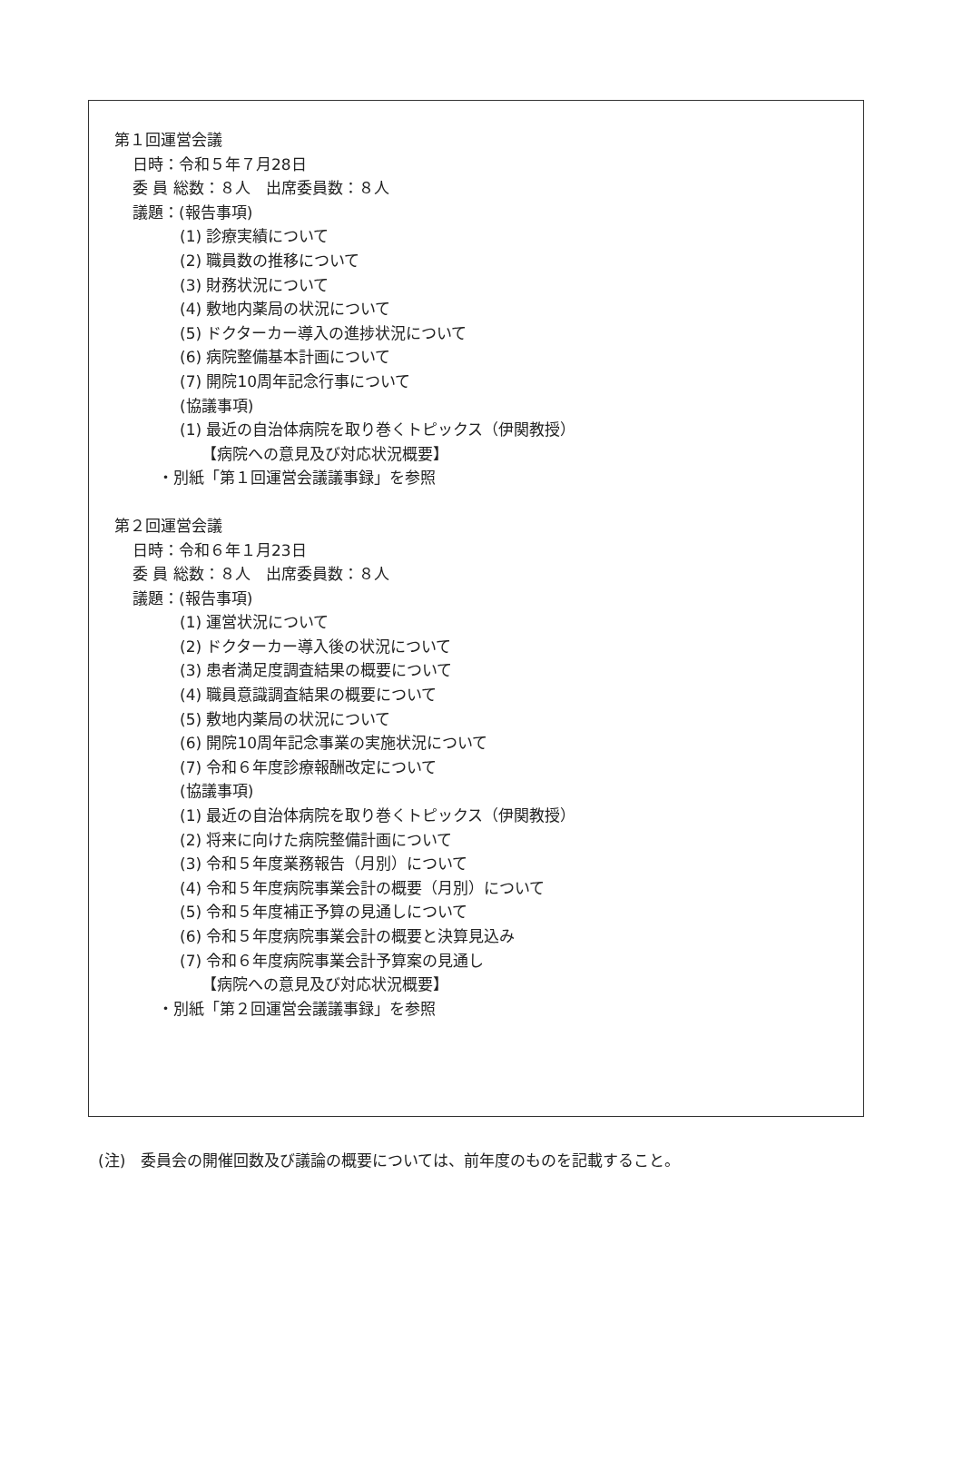第１回運営会議
日時：令和５年７月28日
委 員 総数：８人　出席委員数：８人
議題：(報告事項)
(1) 診療実績について
(2) 職員数の推移について
(3) 財務状況について
(4) 敷地内薬局の状況について
(5) ドクターカー導入の進捗状況について
(6) 病院整備基本計画について
(7) 開院10周年記念行事について
(協議事項)
(1) 最近の自治体病院を取り巻くトピックス（伊関教授）
【病院への意見及び対応状況概要】
・別紙「第１回運営会議議事録」を参照
第２回運営会議
日時：令和６年１月23日
委 員 総数：８人　出席委員数：８人
議題：(報告事項)
(1) 運営状況について
(2) ドクターカー導入後の状況について
(3) 患者満足度調査結果の概要について
(4) 職員意識調査結果の概要について
(5) 敷地内薬局の状況について
(6) 開院10周年記念事業の実施状況について
(7) 令和６年度診療報酬改定について
(協議事項)
(1) 最近の自治体病院を取り巻くトピックス（伊関教授）
(2) 将来に向けた病院整備計画について
(3) 令和５年度業務報告（月別）について
(4) 令和５年度病院事業会計の概要（月別）について
(5) 令和５年度補正予算の見通しについて
(6) 令和５年度病院事業会計の概要と決算見込み
(7) 令和６年度病院事業会計予算案の見通し
【病院への意見及び対応状況概要】
・別紙「第２回運営会議議事録」を参照
(注)　委員会の開催回数及び議論の概要については、前年度のものを記載すること。